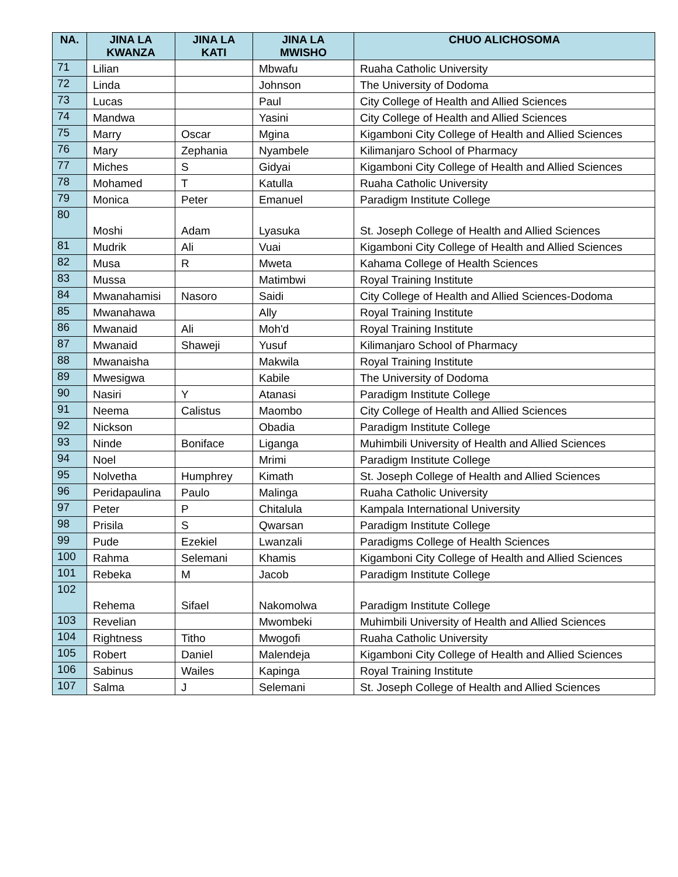| NA. | JINA LA KWANZA | JINA LA KATI | JINA LA MWISHO | CHUO ALICHOSOMA |
| --- | --- | --- | --- | --- |
| 71 | Lilian | | Mbwafu | Ruaha Catholic University |
| 72 | Linda | | Johnson | The University of Dodoma |
| 73 | Lucas | | Paul | City College of Health and Allied Sciences |
| 74 | Mandwa | | Yasini | City College of Health and Allied Sciences |
| 75 | Marry | Oscar | Mgina | Kigamboni City College of Health and Allied Sciences |
| 76 | Mary | Zephania | Nyambele | Kilimanjaro School of Pharmacy |
| 77 | Miches | S | Gidyai | Kigamboni City College of Health and Allied Sciences |
| 78 | Mohamed | T | Katulla | Ruaha Catholic University |
| 79 | Monica | Peter | Emanuel | Paradigm Institute College |
| 80 | Moshi | Adam | Lyasuka | St. Joseph College of Health and Allied Sciences |
| 81 | Mudrik | Ali | Vuai | Kigamboni City College of Health and Allied Sciences |
| 82 | Musa | R | Mweta | Kahama College of Health Sciences |
| 83 | Mussa | | Matimbwi | Royal Training Institute |
| 84 | Mwanahamisi | Nasoro | Saidi | City College of Health and Allied Sciences-Dodoma |
| 85 | Mwanahawa | | Ally | Royal Training Institute |
| 86 | Mwanaid | Ali | Moh'd | Royal Training Institute |
| 87 | Mwanaid | Shaweji | Yusuf | Kilimanjaro School of Pharmacy |
| 88 | Mwanaisha | | Makwila | Royal Training Institute |
| 89 | Mwesigwa | | Kabile | The University of Dodoma |
| 90 | Nasiri | Y | Atanasi | Paradigm Institute College |
| 91 | Neema | Calistus | Maombo | City College of Health and Allied Sciences |
| 92 | Nickson | | Obadia | Paradigm Institute College |
| 93 | Ninde | Boniface | Liganga | Muhimbili University of Health and Allied Sciences |
| 94 | Noel | | Mrimi | Paradigm Institute College |
| 95 | Nolvetha | Humphrey | Kimath | St. Joseph College of Health and Allied Sciences |
| 96 | Peridapaulina | Paulo | Malinga | Ruaha Catholic University |
| 97 | Peter | P | Chitalula | Kampala International University |
| 98 | Prisila | S | Qwarsan | Paradigm Institute College |
| 99 | Pude | Ezekiel | Lwanzali | Paradigms College of Health Sciences |
| 100 | Rahma | Selemani | Khamis | Kigamboni City College of Health and Allied Sciences |
| 101 | Rebeka | M | Jacob | Paradigm Institute College |
| 102 | Rehema | Sifael | Nakomolwa | Paradigm Institute College |
| 103 | Revelian | | Mwombeki | Muhimbili University of Health and Allied Sciences |
| 104 | Rightness | Titho | Mwogofi | Ruaha Catholic University |
| 105 | Robert | Daniel | Malendeja | Kigamboni City College of Health and Allied Sciences |
| 106 | Sabinus | Wailes | Kapinga | Royal Training Institute |
| 107 | Salma | J | Selemani | St. Joseph College of Health and Allied Sciences |